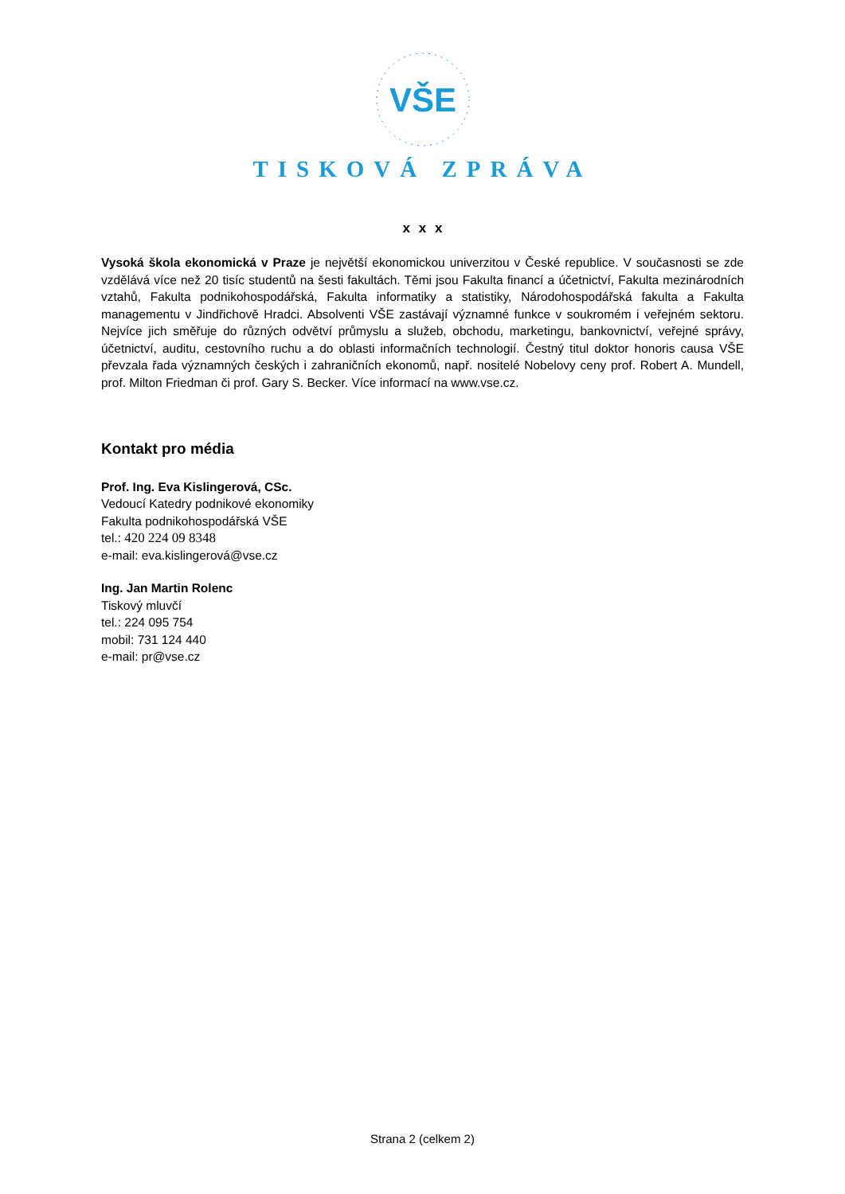VŠE
TISKOVÁ ZPRÁVA
x x x
Vysoká škola ekonomická v Praze je největší ekonomickou univerzitou v České republice. V současnosti se zde vzdělává více než 20 tisíc studentů na šesti fakultách. Těmi jsou Fakulta financí a účetnictví, Fakulta mezinárodních vztahů, Fakulta podnikohospodářská, Fakulta informatiky a statistiky, Národohospodářská fakulta a Fakulta managementu v Jindřichově Hradci. Absolventi VŠE zastávají významné funkce v soukromém i veřejném sektoru. Nejvíce jich směřuje do různých odvětví průmyslu a služeb, obchodu, marketingu, bankovnictví, veřejné správy, účetnictví, auditu, cestovního ruchu a do oblasti informačních technologií. Čestný titul doktor honoris causa VŠE převzala řada významných českých i zahraničních ekonomů, např. nositelé Nobelovy ceny prof. Robert A. Mundell, prof. Milton Friedman či prof. Gary S. Becker. Více informací na www.vse.cz.
Kontakt pro média
Prof. Ing. Eva Kislingerová, CSc.
Vedoucí Katedry podnikové ekonomiky
Fakulta podnikohospodářská VŠE
tel.: 420 224 09 8348
e-mail: eva.kislingerová@vse.cz
Ing. Jan Martin Rolenc
Tiskový mluvčí
tel.: 224 095 754
mobil: 731 124 440
e-mail: pr@vse.cz
Strana 2 (celkem 2)